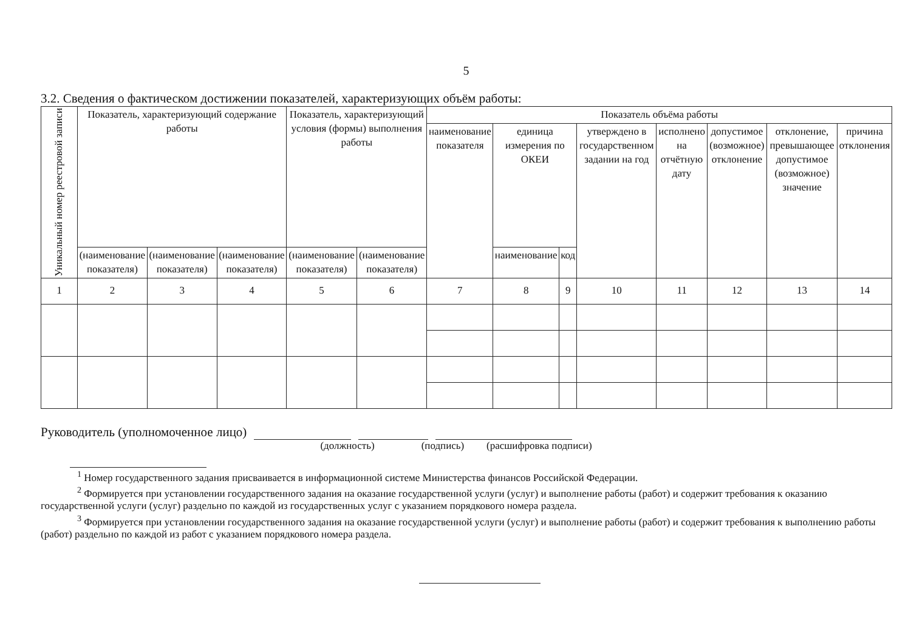5
3.2. Сведения о фактическом достижении показателей, характеризующих объём работы:
| Уникальный номер реестровой записи | Показатель, характеризующий содержание работы | | | Показатель, характеризующий условия (формы) выполнения работы | | Показатель объёма работы | | | | | | | |
| --- | --- | --- | --- | --- | --- | --- | --- | --- | --- | --- | --- | --- | --- |
| | | | | | | наименование показателя | единица измерения по ОКЕИ | | утверждено в государственном задании на год | исполнено на отчётную дату | допустимое (возможное) отклонение | отклонение, превышающее допустимое (возможное) значение | причина отклонения |
| | (наименование показателя) | (наименование показателя) | (наименование показателя) | (наименование показателя) | (наименование показателя) | | наименование | код | | | | | |
| 1 | 2 | 3 | 4 | 5 | 6 | 7 | 8 | 9 | 10 | 11 | 12 | 13 | 14 |
Руководитель (уполномоченное лицо)
(должность) (подпись) (расшифровка подписи)
<sup>1</sup> Номер государственного задания присваивается в информационной системе Министерства финансов Российской Федерации.
<sup>2</sup> Формируется при установлении государственного задания на оказание государственной услуги (услуг) и выполнение работы (работ) и содержит требования к оказанию государственной услуги (услуг) раздельно по каждой из государственных услуг с указанием порядкового номера раздела.
<sup>3</sup> Формируется при установлении государственного задания на оказание государственной услуги (услуг) и выполнение работы (работ) и содержит требования к выполнению работы (работ) раздельно по каждой из работ с указанием порядкового номера раздела.